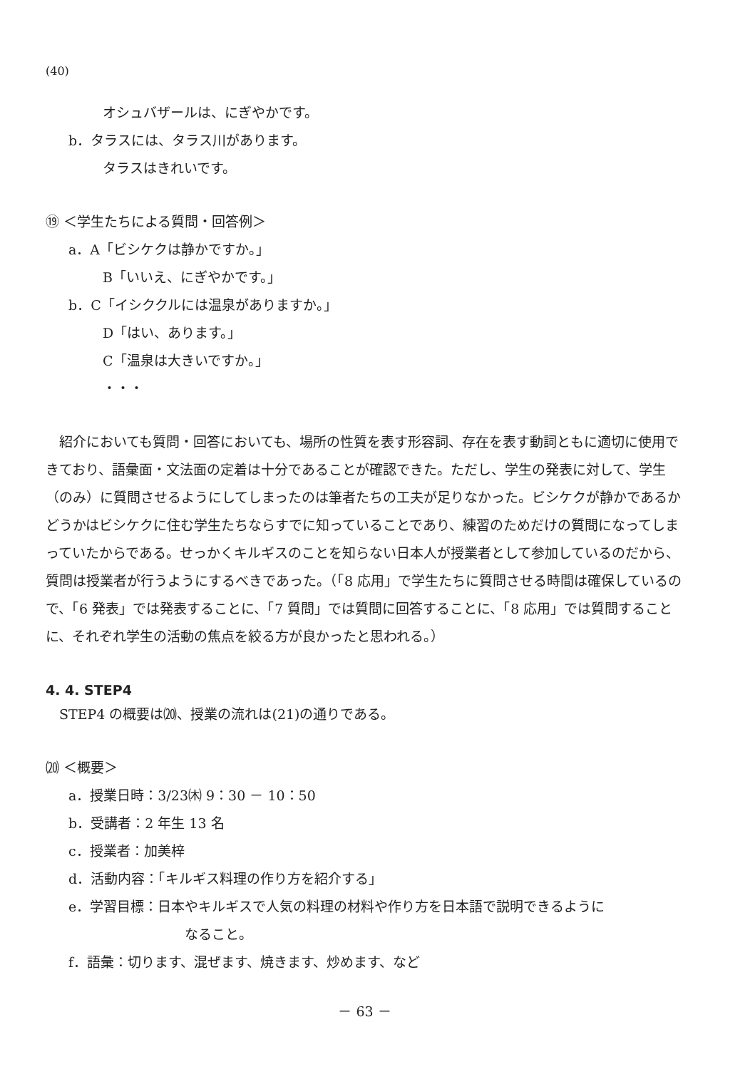(40)
オシュバザールは、にぎやかです。
b．タラスには、タラス川があります。
タラスはきれいです。
⑲ ＜学生たちによる質問・回答例＞
a．A「ビシケクは静かですか。」
B「いいえ、にぎやかです。」
b．C「イシククルには温泉がありますか。」
D「はい、あります。」
C「温泉は大きいですか。」
・・・
紹介においても質問・回答においても、場所の性質を表す形容詞、存在を表す動詞ともに適切に使用できており、語彙面・文法面の定着は十分であることが確認できた。ただし、学生の発表に対して、学生（のみ）に質問させるようにしてしまったのは筆者たちの工夫が足りなかった。ビシケクが静かであるかどうかはビシケクに住む学生たちならすでに知っていることであり、練習のためだけの質問になってしまっていたからである。せっかくキルギスのことを知らない日本人が授業者として参加しているのだから、質問は授業者が行うようにするべきであった。（「8 応用」で学生たちに質問させる時間は確保しているので、「6 発表」では発表することに、「7 質問」では質問に回答することに、「8 応用」では質問することに、それぞれ学生の活動の焦点を絞る方が良かったと思われる。）
4. 4. STEP4
STEP4 の概要は⒇、授業の流れは(21)の通りである。
⒇ ＜概要＞
a．授業日時：3/23㈭ 9：30 － 10：50
b．受講者：2 年生 13 名
c．授業者：加美梓
d．活動内容：「キルギス料理の作り方を紹介する」
e．学習目標：日本やキルギスで人気の料理の材料や作り方を日本語で説明できるように
なること。
f．語彙：切ります、混ぜます、焼きます、炒めます、など
－ 63 －